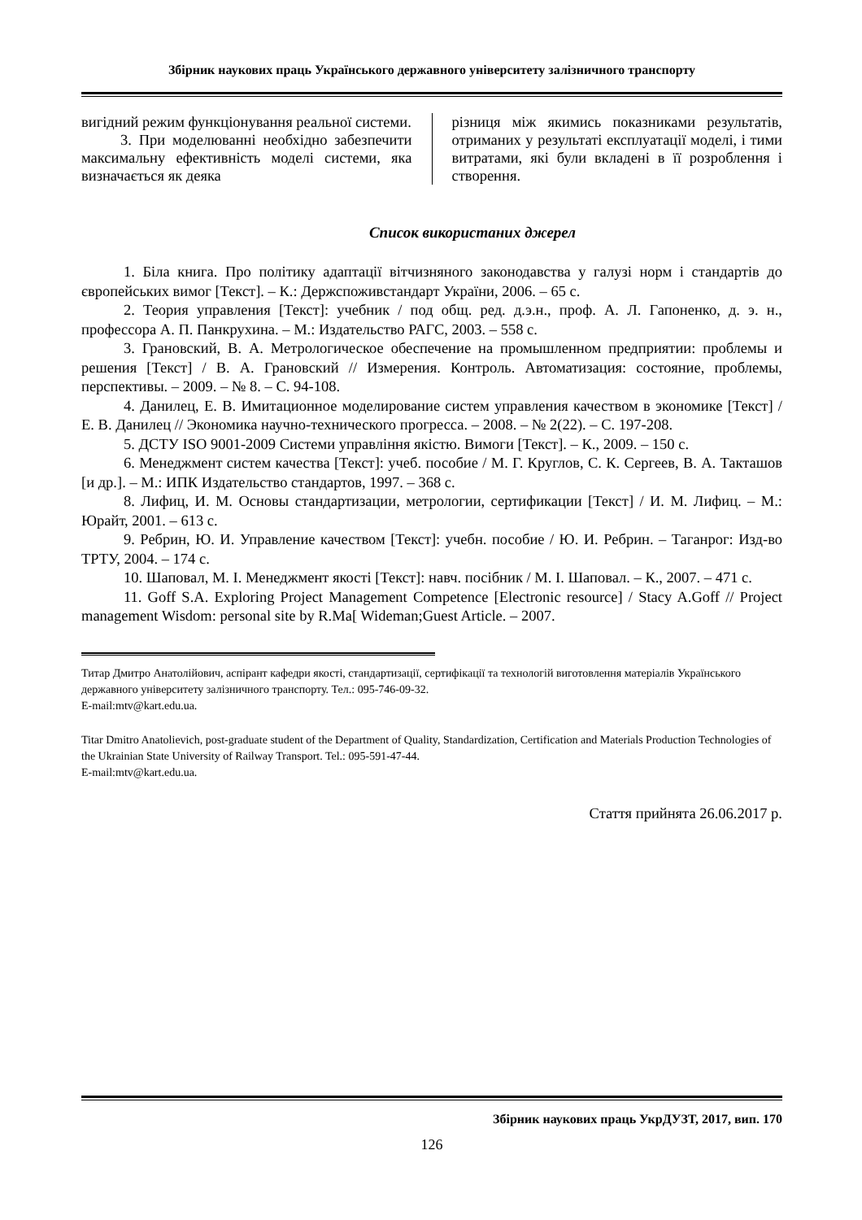Збірник наукових праць Українського державного університету залізничного транспорту
вигідний режим функціонування реальної системи.
3. При моделюванні необхідно забезпечити максимальну ефективність моделі системи, яка визначається як деяка
різниця між якимись показниками результатів, отриманих у результаті експлуатації моделі, і тими витратами, які були вкладені в її розроблення і створення.
Список використаних джерел
1. Біла книга. Про політику адаптації вітчизняного законодавства у галузі норм і стандартів до європейських вимог [Текст]. – К.: Держспоживстандарт України, 2006. – 65 с.
2. Теория управления [Текст]: учебник / под общ. ред. д.э.н., проф. А. Л. Гапоненко, д. э. н., профессора А. П. Панкрухина. – М.: Издательство РАГС, 2003. – 558 с.
3. Грановский, В. А. Метрологическое обеспечение на промышленном предприятии: проблемы и решения [Текст] / В. А. Грановский // Измерения. Контроль. Автоматизация: состояние, проблемы, перспективы. – 2009. – № 8. – С. 94-108.
4. Данилец, Е. В. Имитационное моделирование систем управления качеством в экономике [Текст] / Е. В. Данилец // Экономика научно-технического прогресса. – 2008. – № 2(22). – С. 197-208.
5. ДСТУ ISO 9001-2009 Системи управління якістю. Вимоги [Текст]. – К., 2009. – 150 с.
6. Менеджмент систем качества [Текст]: учеб. пособие / М. Г. Круглов, С. К. Сергеев, В. А. Такташов [и др.]. – М.: ИПК Издательство стандартов, 1997. – 368 с.
8. Лифиц, И. М. Основы стандартизации, метрологии, сертификации [Текст] / И. М. Лифиц. – М.: Юрайт, 2001. – 613 с.
9. Ребрин, Ю. И. Управление качеством [Текст]: учебн. пособие / Ю. И. Ребрин. – Таганрог: Изд-во ТРТУ, 2004. – 174 с.
10. Шаповал, М. І. Менеджмент якості [Текст]: навч. посібник / М. І. Шаповал. – К., 2007. – 471 с.
11. Goff S.A. Exploring Project Management Competence [Electronic resource] / Stacy A.Goff // Project management Wisdom: personal site by R.Ma[ Wideman;Guest Article. – 2007.
Титар Дмитро Анатолійович, аспірант кафедри якості, стандартизації, сертифікації та технологій виготовлення матеріалів Українського державного університету залізничного транспорту. Тел.: 095-746-09-32.
E-mail:mtv@kart.edu.ua.
Titar Dmitro Anatolievich, post-graduate student of the Department of Quality, Standardization, Certification and Materials Production Technologies of the Ukrainian State University of Railway Transport. Tel.: 095-591-47-44.
E-mail:mtv@kart.edu.ua.
Стаття прийнята 26.06.2017 р.
Збірник наукових праць УкрДУЗТ, 2017, вип. 170
126